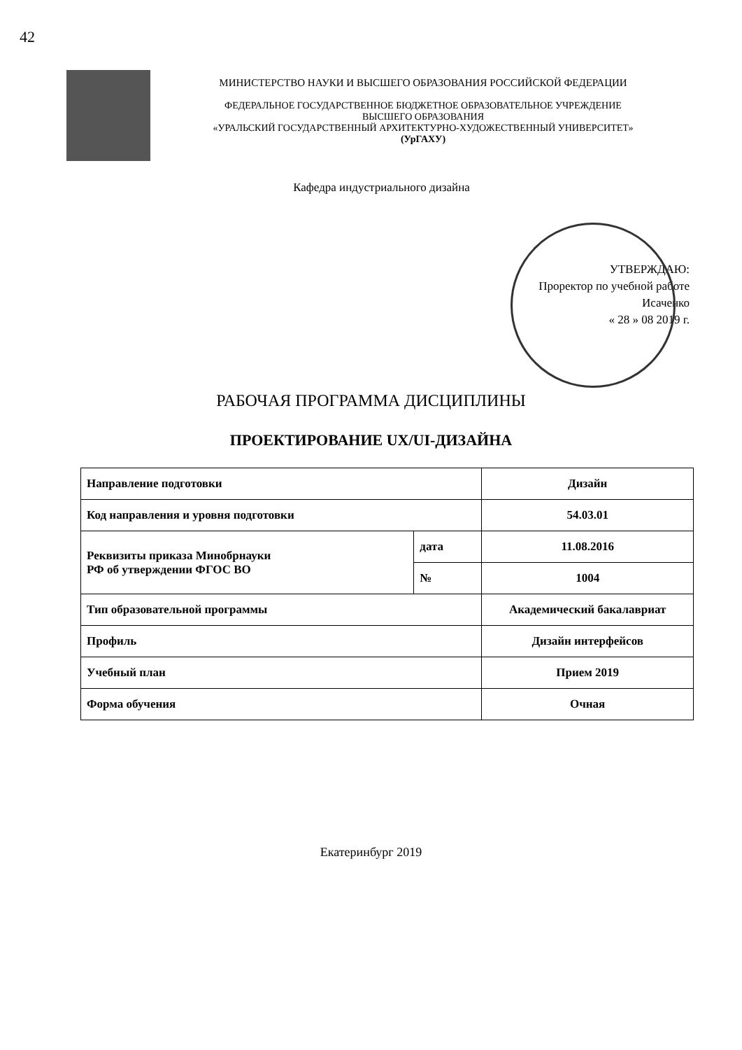42
МИНИСТЕРСТВО НАУКИ И ВЫСШЕГО ОБРАЗОВАНИЯ РОССИЙСКОЙ ФЕДЕРАЦИИ
ФЕДЕРАЛЬНОЕ ГОСУДАРСТВЕННОЕ БЮДЖЕТНОЕ ОБРАЗОВАТЕЛЬНОЕ УЧРЕЖДЕНИЕ
ВЫСШЕГО ОБРАЗОВАНИЯ
«УРАЛЬСКИЙ ГОСУДАРСТВЕННЫЙ АРХИТЕКТУРНО-ХУДОЖЕСТВЕННЫЙ УНИВЕРСИТЕТ»
(УрГАХУ)
Кафедра индустриального дизайна
УТВЕРЖДАЮ:
Проректор по учебной работе
Исаченко
« 28 » 08 2019 г.
РАБОЧАЯ ПРОГРАММА ДИСЦИПЛИНЫ
ПРОЕКТИРОВАНИЕ UX/UI-ДИЗАЙНА
| Направление подготовки | | Дизайн |
| Код направления и уровня подготовки | | 54.03.01 |
| Реквизиты приказа Минобрнауки РФ об утверждении ФГОС ВО | дата | 11.08.2016 |
| | № | 1004 |
| Тип образовательной программы | | Академический бакалавриат |
| Профиль | | Дизайн интерфейсов |
| Учебный план | | Прием 2019 |
| Форма обучения | | Очная |
Екатеринбург 2019